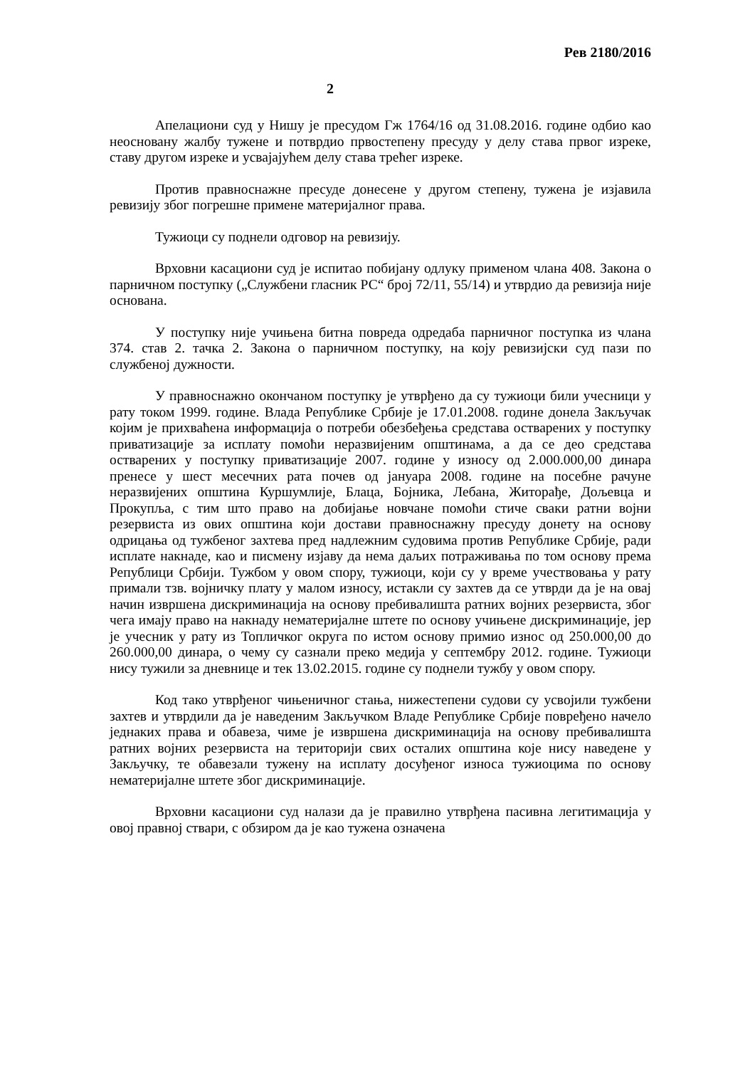Рев 2180/2016
2
Апелациони суд у Нишу је пресудом Гж 1764/16 од 31.08.2016. године одбио као неосновану жалбу тужене и потврдио првостепену пресуду у делу става првог изреке, ставу другом изреке и усвајајућем делу става трећег изреке.
Против правноснажне пресуде донесене у другом степену, тужена је изјавила ревизију због погрешне примене материјалног права.
Тужиоци су поднели одговор на ревизију.
Врховни касациони суд је испитао побијану одлуку применом члана 408. Закона о парничном поступку („Службени гласник РС“ број 72/11, 55/14) и утврдио да ревизија није основана.
У поступку није учињена битна повреда одредаба парничног поступка из члана 374. став 2. тачка 2. Закона о парничном поступку, на коју ревизијски суд пази по службеној дужности.
У правноснажно окончаном поступку је утврђено да су тужиоци били учесници у рату током 1999. године. Влада Републике Србије је 17.01.2008. године донела Закључак којим је прихваћена информација о потреби обезбеђења средстава остварених у поступку приватизације за исплату помоћи неразвијеним општинама, а да се део средстава остварених у поступку приватизације 2007. године у износу од 2.000.000,00 динара пренесе у шест месечних рата почев од јануара 2008. године на посебне рачуне неразвијених општина Куршумлије, Блаца, Бојника, Лебана, Житорађе, Дољевца и Прокупља, с тим што право на добијање новчане помоћи стиче сваки ратни војни резервиста из ових општина који достави правноснажну пресуду донету на основу одрицања од тужбеног захтева пред надлежним судовима против Републике Србије, ради исплате накнаде, као и писмену изјаву да нема даљих потраживања по том основу према Републици Србији. Тужбом у овом спору, тужиоци, који су у време учествовања у рату примали тзв. војничку плату у малом износу, истакли су захтев да се утврди да је на овај начин извршена дискриминација на основу пребивалишта ратних војних резервиста, због чега имају право на накнаду нематеријалне штете по основу учињене дискриминације, јер је учесник у рату из Топличког округа по истом основу примио износ од 250.000,00 до 260.000,00 динара, о чему су сазнали преко медија у септембру 2012. године. Тужиоци нису тужили за дневнице и тек 13.02.2015. године су поднели тужбу у овом спору.
Код тако утврђеног чињеничног стања, нижестепени судови су усвојили тужбени захтев и утврдили да је наведеним Закључком Владе Републике Србије повређено начело једнаких права и обавеза, чиме је извршена дискриминација на основу пребивалишта ратних војних резервиста на територији свих осталих општина које нису наведене у Закључку, те обавезали тужену на исплату досуђеног износа тужиоцима по основу нематеријалне штете због дискриминације.
Врховни касациони суд налази да је правилно утврђена пасивна легитимација у овој правној ствари, с обзиром да је као тужена означена